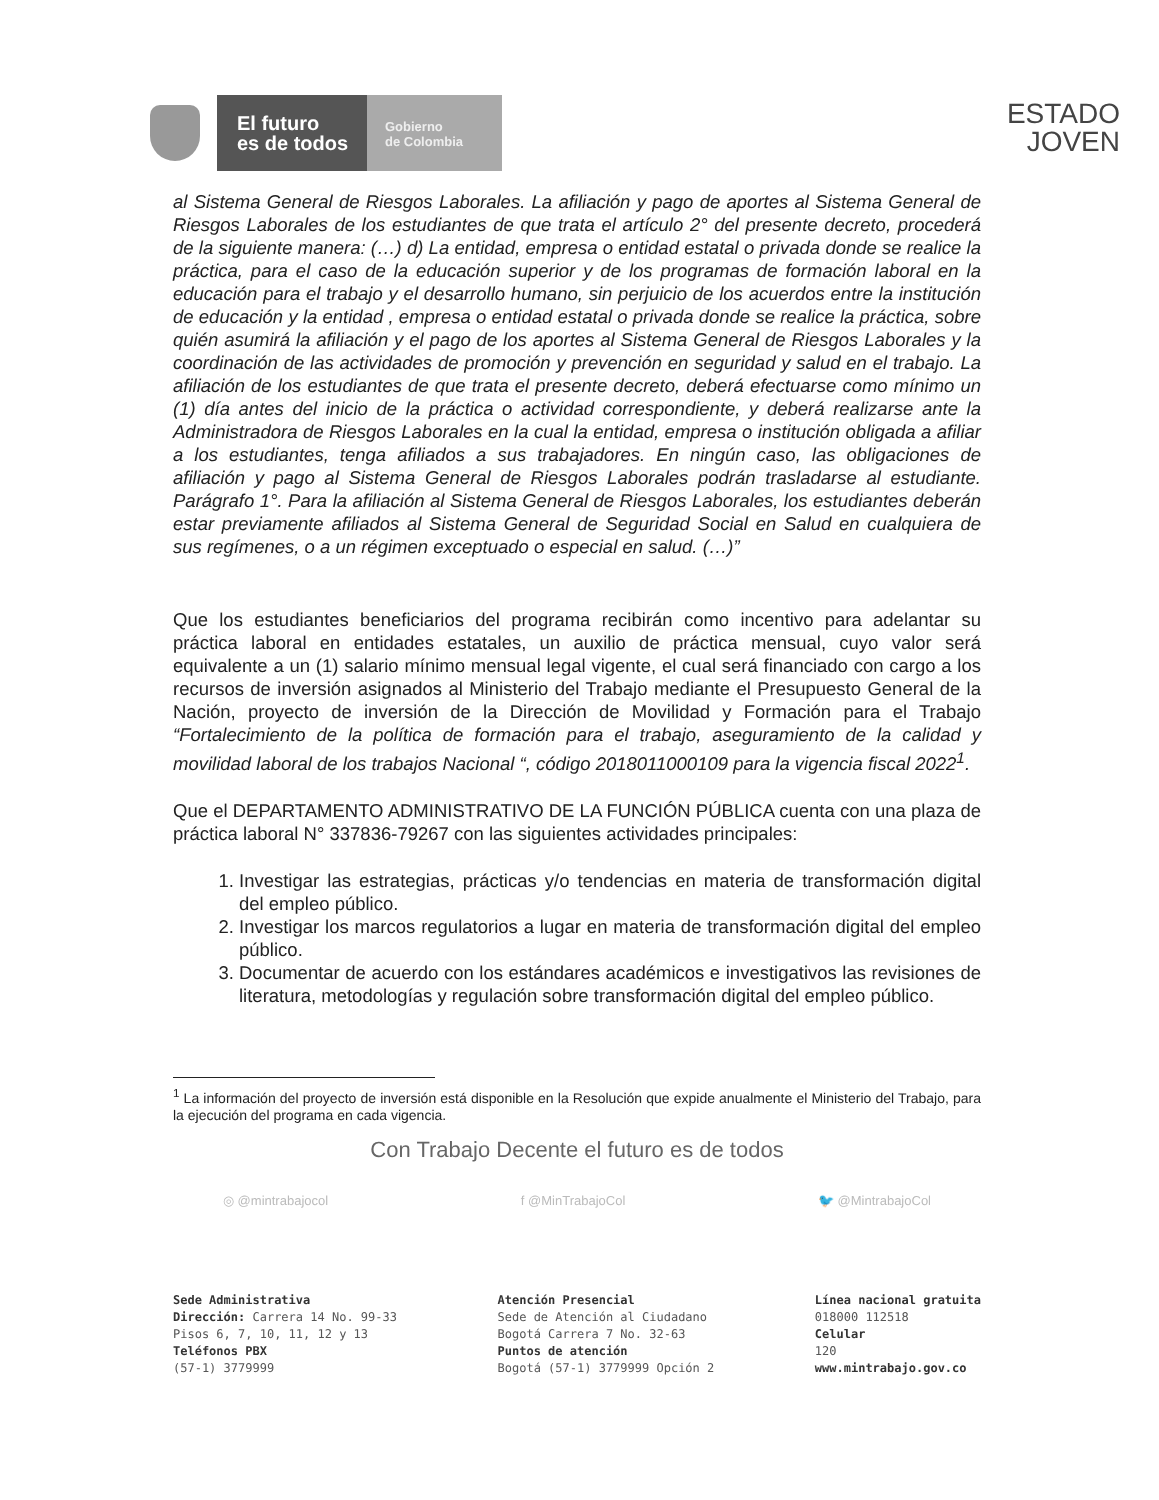El futuro
es de todos
Gobierno
de Colombia
ESTADO
JOVEN
al Sistema General de Riesgos Laborales. La afiliación y pago de aportes al Sistema General de Riesgos Laborales de los estudiantes de que trata el artículo 2° del presente decreto, procederá de la siguiente manera: (…) d) La entidad, empresa o entidad estatal o privada donde se realice la práctica, para el caso de la educación superior y de los programas de formación laboral en la educación para el trabajo y el desarrollo humano, sin perjuicio de los acuerdos entre la institución de educación y la entidad , empresa o entidad estatal o privada donde se realice la práctica, sobre quién asumirá la afiliación y el pago de los aportes al Sistema General de Riesgos Laborales y la coordinación de las actividades de promoción y prevención en seguridad y salud en el trabajo. La afiliación de los estudiantes de que trata el presente decreto, deberá efectuarse como mínimo un (1) día antes del inicio de la práctica o actividad correspondiente, y deberá realizarse ante la Administradora de Riesgos Laborales en la cual la entidad, empresa o institución obligada a afiliar a los estudiantes, tenga afiliados a sus trabajadores. En ningún caso, las obligaciones de afiliación y pago al Sistema General de Riesgos Laborales podrán trasladarse al estudiante. Parágrafo 1°. Para la afiliación al Sistema General de Riesgos Laborales, los estudiantes deberán estar previamente afiliados al Sistema General de Seguridad Social en Salud en cualquiera de sus regímenes, o a un régimen exceptuado o especial en salud. (…)”
Que los estudiantes beneficiarios del programa recibirán como incentivo para adelantar su práctica laboral en entidades estatales, un auxilio de práctica mensual, cuyo valor será equivalente a un (1) salario mínimo mensual legal vigente, el cual será financiado con cargo a los recursos de inversión asignados al Ministerio del Trabajo mediante el Presupuesto General de la Nación, proyecto de inversión de la Dirección de Movilidad y Formación para el Trabajo “Fortalecimiento de la política de formación para el trabajo, aseguramiento de la calidad y movilidad laboral de los trabajos Nacional “, código 2018011000109 para la vigencia fiscal 2022<sup>1</sup>.
Que el DEPARTAMENTO ADMINISTRATIVO DE LA FUNCIÓN PÚBLICA cuenta con una plaza de práctica laboral N° 337836-79267 con las siguientes actividades principales:
1. Investigar las estrategias, prácticas y/o tendencias en materia de transformación digital del empleo público.
2. Investigar los marcos regulatorios a lugar en materia de transformación digital del empleo público.
3. Documentar de acuerdo con los estándares académicos e investigativos las revisiones de literatura, metodologías y regulación sobre transformación digital del empleo público.
<sup>1</sup> La información del proyecto de inversión está disponible en la Resolución que expide anualmente el Ministerio del Trabajo, para la ejecución del programa en cada vigencia.
Con Trabajo Decente el futuro es de todos
◎ @mintrabajocol f @MinTrabajoCol 🐦 @MintrabajoCol
Sede Administrativa
Dirección: Carrera 14 No. 99-33
Pisos 6, 7, 10, 11, 12 y 13
Teléfonos PBX
(57-1) 3779999
Atención Presencial
Sede de Atención al Ciudadano
Bogotá Carrera 7 No. 32-63
Puntos de atención
Bogotá (57-1) 3779999 Opción 2
Línea nacional gratuita
018000 112518
Celular
120
www.mintrabajo.gov.co